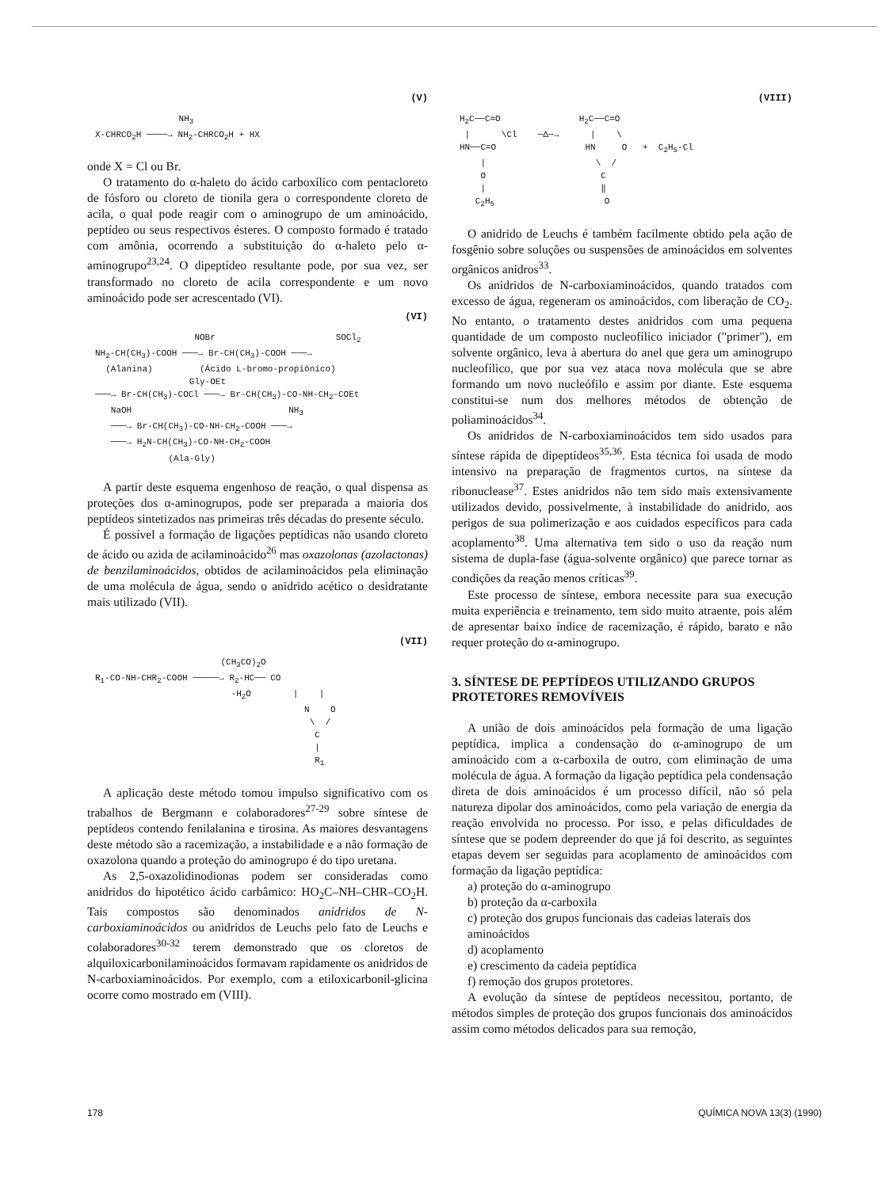(V)
NH<sub>3</sub> X-CHRCO<sub>2</sub>H ────→ NH<sub>2</sub>-CHRCO<sub>2</sub>H + HX
onde X = Cl ou Br.
O tratamento do α-haleto do ácido carboxílico com pentacloreto de fósforo ou cloreto de tionila gera o correspondente cloreto de acila, o qual pode reagir com o aminogrupo de um aminoácido, peptídeo ou seus respectivos ésteres. O composto formado é tratado com amônia, ocorrendo a substituição do α-haleto pelo α-aminogrupo<sup>23,24</sup>. O dipeptídeo resultante pode, por sua vez, ser transformado no cloreto de acila correspondente e um novo aminoácido pode ser acrescentado (VI).
(VI)
NOBr SOCl<sub>2</sub> NH<sub>2</sub>-CH(CH<sub>3</sub>)-COOH ───→ Br-CH(CH<sub>3</sub>)-COOH ───→ (Alanina) (Ácido L-bromo-propiônico) Gly-OEt ───→ Br-CH(CH<sub>3</sub>)-COCl ───→ Br-CH(CH<sub>3</sub>)-CO-NH-CH<sub>2</sub>-COEt NaOH NH<sub>3</sub> ───→ Br-CH(CH<sub>3</sub>)-CO-NH-CH<sub>2</sub>-COOH ───→ ───→ H<sub>2</sub>N-CH(CH<sub>3</sub>)-CO-NH-CH<sub>2</sub>-COOH (Ala-Gly)
A partir deste esquema engenhoso de reação, o qual dispensa as proteções dos α-aminogrupos, pode ser preparada a maioria dos peptídeos sintetizados nas primeiras três décadas do presente século.
É possível a formação de ligações peptídicas não usando cloreto de ácido ou azida de acilaminoácido<sup>26</sup> mas oxazolonas (azolactonas) de benzilaminoácidos, obtidos de acilaminoácidos pela eliminação de uma molécula de água, sendo o anidrido acético o desidratante mais utilizado (VII).
(VII)
(CH<sub>3</sub>CO)<sub>2</sub>O R<sub>1</sub>-CO-NH-CHR<sub>2</sub>-COOH ─────→ R<sub>2</sub>-HC── CO -H<sub>2</sub>O | | N O \ / C | R<sub>1</sub>
A aplicação deste método tomou impulso significativo com os trabalhos de Bergmann e colaboradores<sup>27-29</sup> sobre síntese de peptídeos contendo fenilalanina e tirosina. As maiores desvantagens deste método são a racemização, a instabilidade e a não formação de oxazolona quando a proteção do aminogrupo é do tipo uretana.
As 2,5-oxazolidinodionas podem ser consideradas como anidridos do hipotético ácido carbâmico: HO<sub>2</sub>C–NH–CHR–CO<sub>2</sub>H. Tais compostos são denominados anidridos de N-carboxiaminoácidos ou anidridos de Leuchs pelo fato de Leuchs e colaboradores<sup>30-32</sup> terem demonstrado que os cloretos de alquiloxicarbonilaminoácidos formavam rapidamente os anidridos de N-carboxiaminoácidos. Por exemplo, com a etiloxicarbonil-glicina ocorre como mostrado em (VIII).
(VIII)
H<sub>2</sub>C──C=O H<sub>2</sub>C──C=O | \Cl ─Δ─→ | \ HN──C=O HN O + C<sub>2</sub>H<sub>5</sub>-Cl | \ / O C | ‖ C<sub>2</sub>H<sub>5</sub> O
O anidrido de Leuchs é também facilmente obtido pela ação de fosgênio sobre soluções ou suspensões de aminoácidos em solventes orgânicos anidros<sup>33</sup>.
Os anidridos de N-carboxiaminoácidos, quando tratados com excesso de água, regeneram os aminoácidos, com liberação de CO<sub>2</sub>. No entanto, o tratamento destes anidridos com uma pequena quantidade de um composto nucleofílico iniciador ("primer"), em solvente orgânico, leva à abertura do anel que gera um aminogrupo nucleofílico, que por sua vez ataca nova molécula que se abre formando um novo nucleófilo e assim por diante. Este esquema constitui-se num dos melhores métodos de obtenção de poliaminoácidos<sup>34</sup>.
Os anidridos de N-carboxiaminoácidos tem sido usados para síntese rápida de dipeptídeos<sup>35,36</sup>. Esta técnica foi usada de modo intensivo na preparação de fragmentos curtos, na síntese da ribonuclease<sup>37</sup>. Estes anidridos não tem sido mais extensivamente utilizados devido, possivelmente, à instabilidade do anidrido, aos perigos de sua polimerização e aos cuidados específicos para cada acoplamento<sup>38</sup>. Uma alternativa tem sido o uso da reação num sistema de dupla-fase (água-solvente orgânico) que parece tornar as condições da reação menos críticas<sup>39</sup>.
Este processo de síntese, embora necessite para sua execução muita experiência e treinamento, tem sido muito atraente, pois além de apresentar baixo índice de racemização, é rápido, barato e não requer proteção do α-aminogrupo.
3. SÍNTESE DE PEPTÍDEOS UTILIZANDO GRUPOS PROTETORES REMOVÍVEIS
A união de dois aminoácidos pela formação de uma ligação peptídica, implica a condensação do α-aminogrupo de um aminoácido com a α-carboxila de outro, com eliminação de uma molécula de água. A formação da ligação peptídica pela condensação direta de dois aminoácidos é um processo difícil, não só pela natureza dipolar dos aminoácidos, como pela variação de energia da reação envolvida no processo. Por isso, e pelas dificuldades de síntese que se podem depreender do que já foi descrito, as seguintes etapas devem ser seguidas para acoplamento de aminoácidos com formação da ligação peptídica:
a) proteção do α-aminogrupo
b) proteção da α-carboxila
c) proteção dos grupos funcionais das cadeias laterais dos aminoácidos
d) acoplamento
e) crescimento da cadeia peptídica
f) remoção dos grupos protetores.
A evolução da síntese de peptídeos necessitou, portanto, de métodos simples de proteção dos grupos funcionais dos aminoácidos assim como métodos delicados para sua remoção,
178 QUÍMICA NOVA 13(3) (1990)